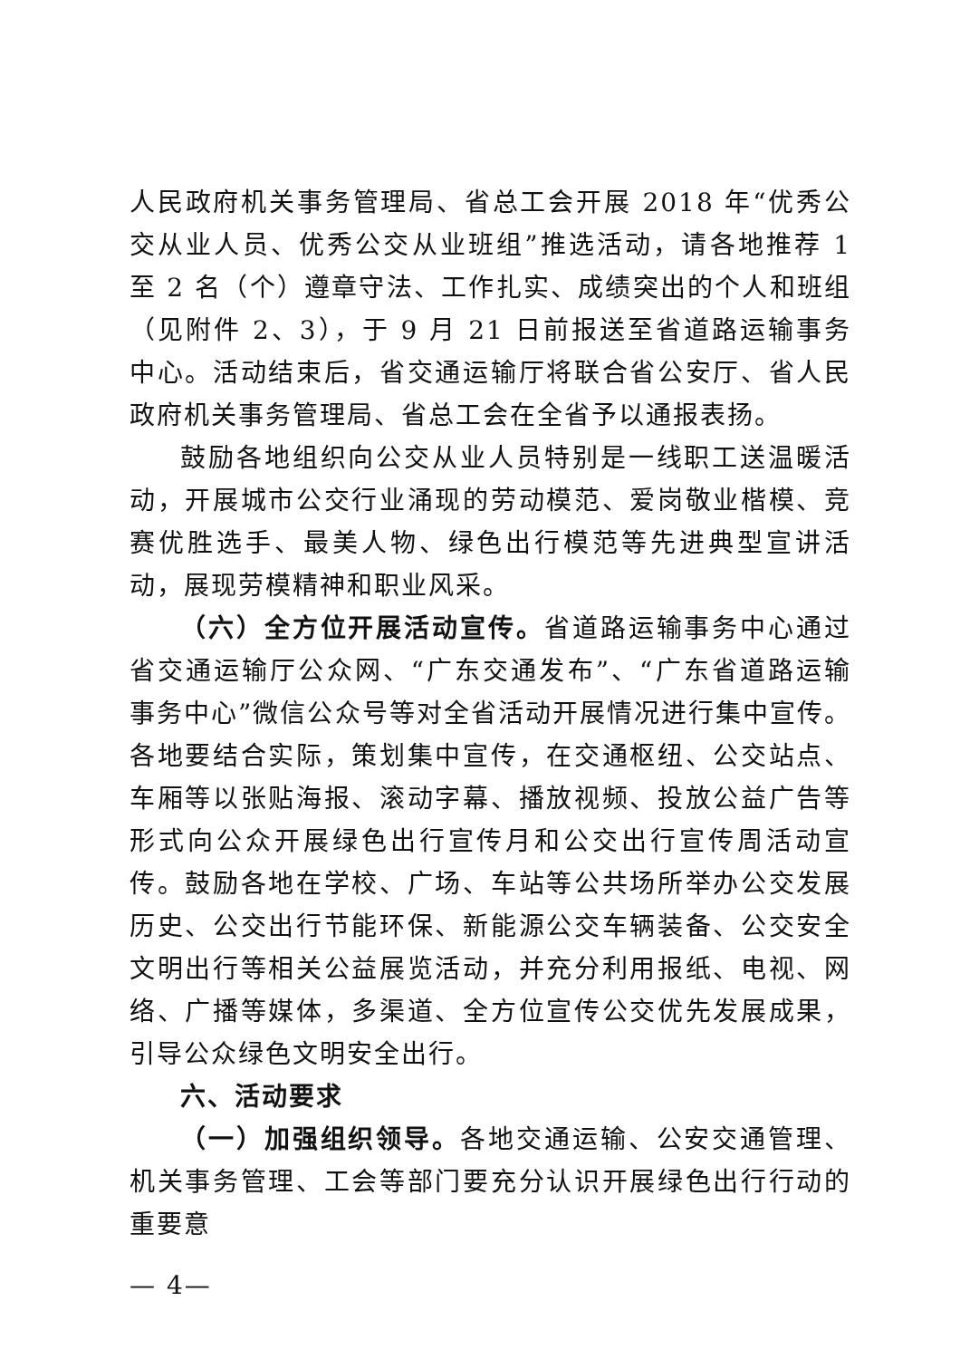人民政府机关事务管理局、省总工会开展 2018 年“优秀公交从业人员、优秀公交从业班组”推选活动，请各地推荐 1 至 2 名（个）遵章守法、工作扎实、成绩突出的个人和班组（见附件 2、3），于 9 月 21 日前报送至省道路运输事务中心。活动结束后，省交通运输厅将联合省公安厅、省人民政府机关事务管理局、省总工会在全省予以通报表扬。
鼓励各地组织向公交从业人员特别是一线职工送温暖活动，开展城市公交行业涌现的劳动模范、爱岗敬业楷模、竞赛优胜选手、最美人物、绿色出行模范等先进典型宣讲活动，展现劳模精神和职业风采。
（六）全方位开展活动宣传。省道路运输事务中心通过省交通运输厅公众网、“广东交通发布”、“广东省道路运输事务中心”微信公众号等对全省活动开展情况进行集中宣传。各地要结合实际，策划集中宣传，在交通枢纽、公交站点、车厢等以张贴海报、滚动字幕、播放视频、投放公益广告等形式向公众开展绿色出行宣传月和公交出行宣传周活动宣传。鼓励各地在学校、广场、车站等公共场所举办公交发展历史、公交出行节能环保、新能源公交车辆装备、公交安全文明出行等相关公益展览活动，并充分利用报纸、电视、网络、广播等媒体，多渠道、全方位宣传公交优先发展成果，引导公众绿色文明安全出行。
六、活动要求
（一）加强组织领导。各地交通运输、公安交通管理、机关事务管理、工会等部门要充分认识开展绿色出行行动的重要意
— 4—